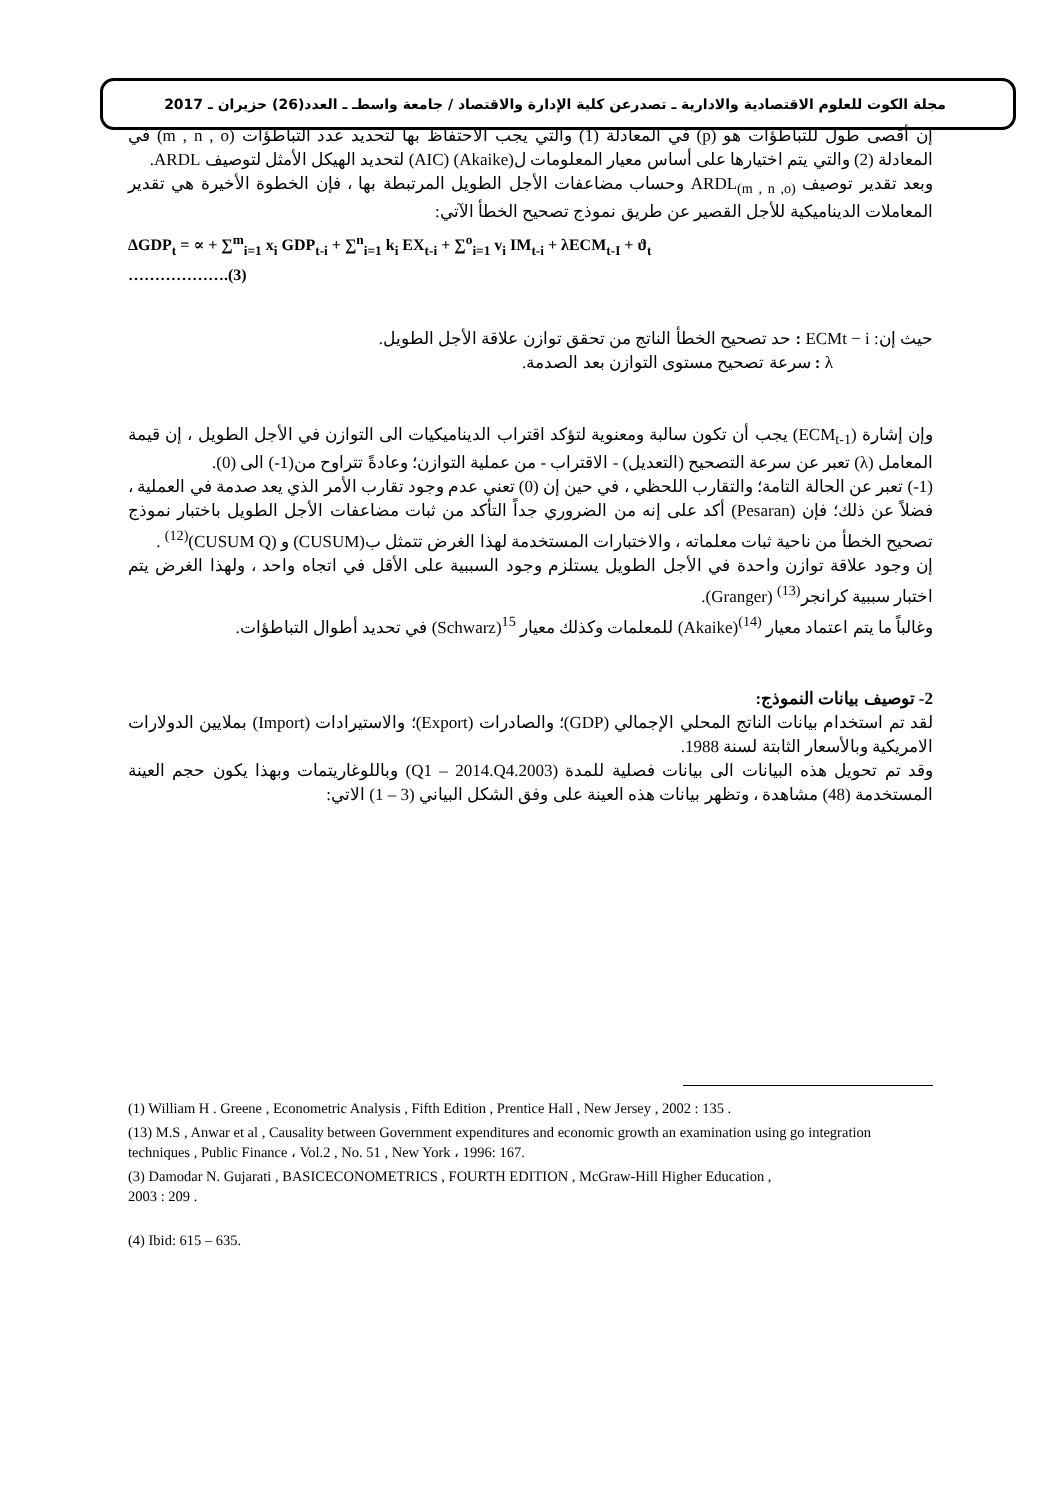مجلة الكوت للعلوم الاقتصادية والادارية ـ تصدرعن كلية الإدارة والاقتصاد / جامعة واسطـ ـ العدد(26) حزيران ـ 2017
إن أقصى طول للتباطؤات هو (p) في المعادلة (1) والتي يجب الاحتفاظ بها لتحديد عدد التباطؤات (m , n , o) في المعادلة (2) والتي يتم اختيارها على أساس معيار المعلومات ل(Akaike) (AIC) لتحديد الهيكل الأمثل لتوصيف ARDL.
وبعد تقدير توصيف ARDL<sub>(m , n ,o)</sub> وحساب مضاعفات الأجل الطويل المرتبطة بها ، فإن الخطوة الأخيرة هي تقدير المعاملات الديناميكية للأجل القصير عن طريق نموذج تصحيح الخطأ الآتي:
ΔGDP<sub>t</sub> = ∝ + ∑<sup>m</sup><sub>i=1</sub> x<sub>i</sub> GDP<sub>t-i</sub> + ∑<sup>n</sup><sub>i=1</sub> k<sub>i</sub> EX<sub>t-i</sub> + ∑<sup>o</sup><sub>i=1</sub> v<sub>i</sub> IM<sub>t-i</sub> + λECM<sub>t-I</sub> + ϑ<sub>t</sub>
……………….(3)
حيث إن: ECMt − i : حد تصحيح الخطأ الناتج من تحقق توازن علاقة الأجل الطويل.
λ : سرعة تصحيح مستوى التوازن بعد الصدمة.
وإن إشارة (ECM<sub>t-1</sub>) يجب أن تكون سالبة ومعنوية لتؤكد اقتراب الديناميكيات الى التوازن في الأجل الطويل ، إن قيمة المعامل (λ) تعبر عن سرعة التصحيح (التعديل) - الاقتراب - من عملية التوازن؛ وعادةً تتراوح من(1-) الى (0).
(1-) تعبر عن الحالة التامة؛ والتقارب اللحظي ، في حين إن (0) تعني عدم وجود تقارب الأمر الذي يعد صدمة في العملية ، فضلاً عن ذلك؛ فإن (Pesaran) أكد على إنه من الضروري جداً التأكد من ثبات مضاعفات الأجل الطويل باختبار نموذج تصحيح الخطأ من ناحية ثبات معلماته ، والاختبارات المستخدمة لهذا الغرض تتمثل ب(CUSUM) و (CUSUM Q)<sup>(12)</sup> .
إن وجود علاقة توازن واحدة في الأجل الطويل يستلزم وجود السببية على الأقل في اتجاه واحد ، ولهذا الغرض يتم اختبار سببية كرانجر<sup>(13)</sup> (Granger).
وغالباً ما يتم اعتماد معيار <sup>(14)</sup>(Akaike) للمعلمات وكذلك معيار <sup>15</sup>(Schwarz) في تحديد أطوال التباطؤات.
2- توصيف بيانات النموذج:
لقد تم استخدام بيانات الناتج المحلي الإجمالي (GDP)؛ والصادرات (Export)؛ والاستيرادات (Import) بملايين الدولارات الامريكية وبالأسعار الثابتة لسنة 1988.
وقد تم تحويل هذه البيانات الى بيانات فصلية للمدة (2003.Q1 – 2014.Q4) وباللوغاريتمات وبهذا يكون حجم العينة المستخدمة (48) مشاهدة ، وتظهر بيانات هذه العينة على وفق الشكل البياني (3 – 1) الاتي:
(1) William H . Greene , Econometric Analysis , Fifth Edition , Prentice Hall , New Jersey , 2002 : 135 .
(13) M.S , Anwar et al , Causality between Government expenditures and economic growth an examination using go integration techniques , Public Finance ، Vol.2 , No. 51 , New York ، 1996: 167.
(3) Damodar N. Gujarati , BASICECONOMETRICS , FOURTH EDITION , McGraw-Hill Higher Education ,
2003 : 209 .
(4) Ibid: 615 – 635.